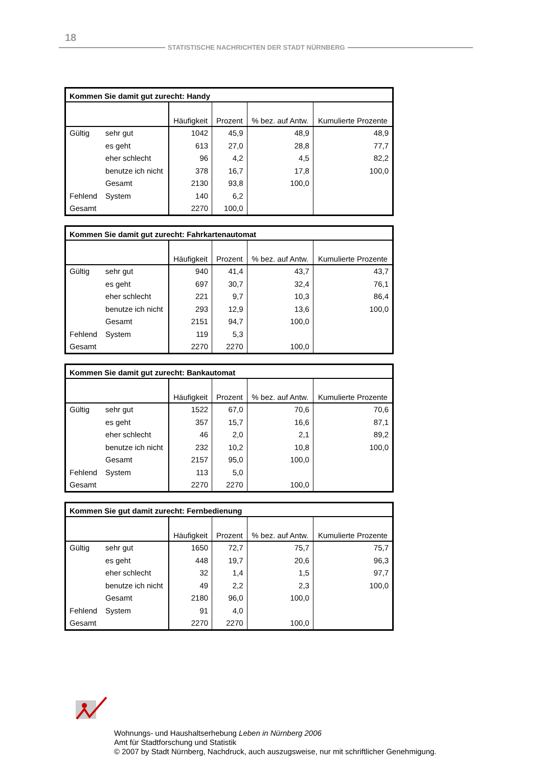18
STATISTISCHE NACHRICHTEN DER STADT NÜRNBERG
| Kommen Sie damit gut zurecht: Handy | | | | | |
| --- | --- | --- | --- | --- | --- |
| | | Häufigkeit | Prozent | % bez. auf Antw. | Kumulierte Prozente |
| Gültig | sehr gut | 1042 | 45,9 | 48,9 | 48,9 |
| | es geht | 613 | 27,0 | 28,8 | 77,7 |
| | eher schlecht | 96 | 4,2 | 4,5 | 82,2 |
| | benutze ich nicht | 378 | 16,7 | 17,8 | 100,0 |
| | Gesamt | 2130 | 93,8 | 100,0 | |
| Fehlend | System | 140 | 6,2 | | |
| Gesamt | | 2270 | 100,0 | | |
| Kommen Sie damit gut zurecht: Fahrkartenautomat | | | | | |
| --- | --- | --- | --- | --- | --- |
| | | Häufigkeit | Prozent | % bez. auf Antw. | Kumulierte Prozente |
| Gültig | sehr gut | 940 | 41,4 | 43,7 | 43,7 |
| | es geht | 697 | 30,7 | 32,4 | 76,1 |
| | eher schlecht | 221 | 9,7 | 10,3 | 86,4 |
| | benutze ich nicht | 293 | 12,9 | 13,6 | 100,0 |
| | Gesamt | 2151 | 94,7 | 100,0 | |
| Fehlend | System | 119 | 5,3 | | |
| Gesamt | | 2270 | 2270 | 100,0 | |
| Kommen Sie damit gut zurecht: Bankautomat | | | | | |
| --- | --- | --- | --- | --- | --- |
| | | Häufigkeit | Prozent | % bez. auf Antw. | Kumulierte Prozente |
| Gültig | sehr gut | 1522 | 67,0 | 70,6 | 70,6 |
| | es geht | 357 | 15,7 | 16,6 | 87,1 |
| | eher schlecht | 46 | 2,0 | 2,1 | 89,2 |
| | benutze ich nicht | 232 | 10,2 | 10,8 | 100,0 |
| | Gesamt | 2157 | 95,0 | 100,0 | |
| Fehlend | System | 113 | 5,0 | | |
| Gesamt | | 2270 | 2270 | 100,0 | |
| Kommen Sie gut damit zurecht: Fernbedienung | | | | | |
| --- | --- | --- | --- | --- | --- |
| | | Häufigkeit | Prozent | % bez. auf Antw. | Kumulierte Prozente |
| Gültig | sehr gut | 1650 | 72,7 | 75,7 | 75,7 |
| | es geht | 448 | 19,7 | 20,6 | 96,3 |
| | eher schlecht | 32 | 1,4 | 1,5 | 97,7 |
| | benutze ich nicht | 49 | 2,2 | 2,3 | 100,0 |
| | Gesamt | 2180 | 96,0 | 100,0 | |
| Fehlend | System | 91 | 4,0 | | |
| Gesamt | | 2270 | 2270 | 100,0 | |
Wohnungs- und Haushaltserhebung Leben in Nürnberg 2006
Amt für Stadtforschung und Statistik
© 2007 by Stadt Nürnberg, Nachdruck, auch auszugsweise, nur mit schriftlicher Genehmigung.